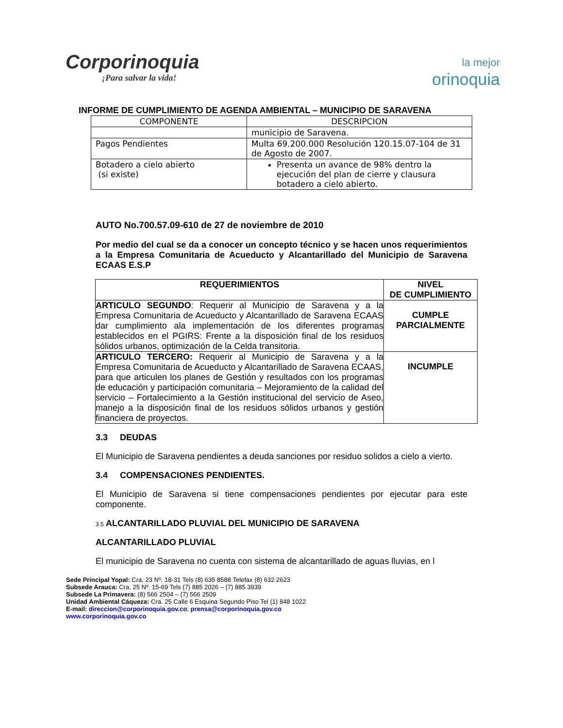Corporinoquia
¡Para salvar la vida!
la mejor
orinoquia
INFORME DE CUMPLIMIENTO DE AGENDA AMBIENTAL – MUNICIPIO DE SARAVENA
| COMPONENTE | DESCRIPCION |
| --- | --- |
| | municipio de Saravena. |
| Pagos Pendientes | Multa 69.200.000 Resolución 120.15.07-104 de 31 de Agosto de 2007. |
| Botadero a cielo abierto (si existe) | Presenta un avance de 98% dentro la ejecución del plan de cierre y clausura botadero a cielo abierto. |
AUTO No.700.57.09-610 de 27 de noviembre de 2010
Por medio del cual se da a conocer un concepto técnico y se hacen unos requerimientos a la Empresa Comunitaria de Acueducto y Alcantarillado del Municipio de Saravena ECAAS E.S.P
| REQUERIMIENTOS | NIVEL DE CUMPLIMIENTO |
| --- | --- |
| ARTICULO SEGUNDO : Requerir al Municipio de Saravena y a la Empresa Comunitaria de Acueducto y Alcantarillado de Saravena ECAAS dar cumplimiento ala implementación de los diferentes programas establecidos en el PGIRS: Frente a la disposición final de los residuos sólidos urbanos, optimización de la Celda transitoria. | CUMPLE PARCIALMENTE |
| ARTICULO TERCERO: Requerir al Municipio de Saravena y a la Empresa Comunitaria de Acueducto y Alcantarillado de Saravena ECAAS, para que articulen los planes de Gestión y resultados con los programas de educación y participación comunitaria – Mejoramiento de la calidad del servicio – Fortalecimiento a la Gestión institucional del servicio de Aseo, manejo a la disposición final de los residuos sólidos urbanos y gestión financiera de proyectos. | INCUMPLE |
3.3 DEUDAS
El Municipio de Saravena pendientes a deuda sanciones por residuo solidos a cielo a vierto.
3.4 COMPENSACIONES PENDIENTES.
El Municipio de Saravena si tiene compensaciones pendientes por ejecutar para este componente.
3.5 ALCANTARILLADO PLUVIAL DEL MUNICIPIO DE SARAVENA
ALCANTARILLADO PLUVIAL
El municipio de Saravena no cuenta con sistema de alcantarillado de aguas lluvias, en l
Sede Principal Yopal: Cra. 23 Nº. 18-31 Tels (8) 635 8588 Telefax (8) 632 2623
Subsede Arauca: Cra. 25 Nº. 15-69 Tels (7) 885 2026 – (7) 885 3939
Subsede La Primavera: (8) 566 2504 – (7) 566 2509
Unidad Ambiental Cáqueza: Cra. 25 Calle 6 Esquina Segundo Piso Tel (1) 848 1022
E-mail: direccion@corporinoquia.gov.co; prensa@corporinoquia.gov.co
www.corporinoquia.gov.co